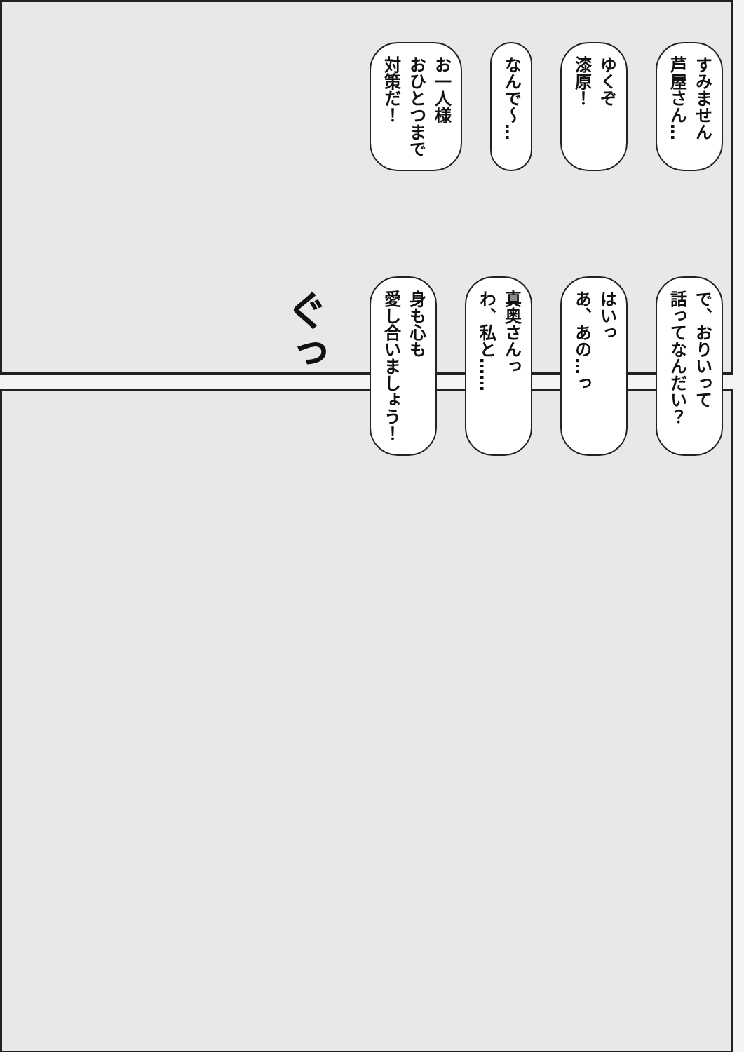すみません
芦屋さん…
ゆくぞ
漆原！
なんで～…
お一人様
おひとつまで
対策だ！
で、おりいって
話ってなんだい？
はいっ
あ、あの…っ
真奥さんっ
わ、私と……
身も心も
愛し合いましょう！
ぐっ